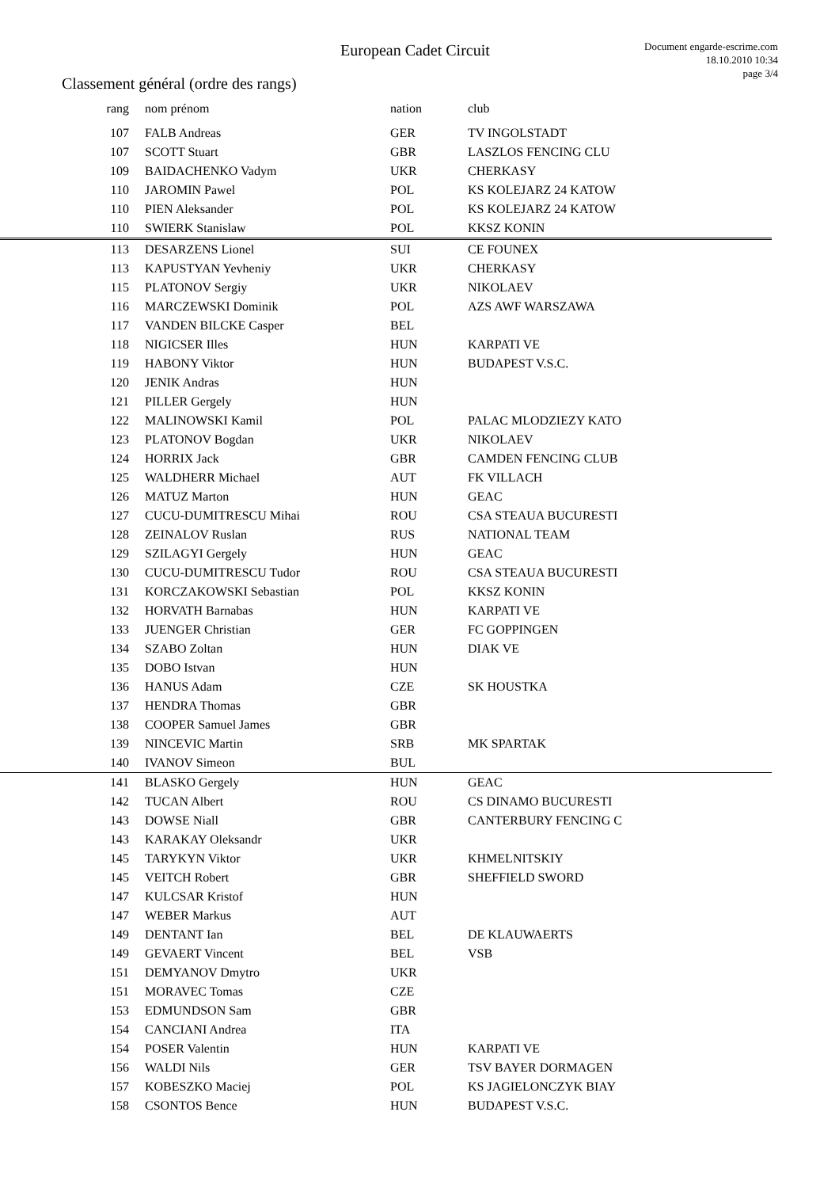European Cadet Circuit
Document engarde-escrime.com
18.10.2010 10:34
page 3/4
Classement général (ordre des rangs)
| rang | nom prénom | nation | club |
| --- | --- | --- | --- |
| 107 | FALB Andreas | GER | TV INGOLSTADT |
| 107 | SCOTT Stuart | GBR | LASZLOS FENCING CLU |
| 109 | BAIDACHENKO Vadym | UKR | CHERKASY |
| 110 | JAROMIN Pawel | POL | KS KOLEJARZ 24 KATOW |
| 110 | PIEN Aleksander | POL | KS KOLEJARZ 24 KATOW |
| 110 | SWIERK Stanislaw | POL | KKSZ KONIN |
| 113 | DESARZENS Lionel | SUI | CE FOUNEX |
| 113 | KAPUSTYAN Yevheniy | UKR | CHERKASY |
| 115 | PLATONOV Sergiy | UKR | NIKOLAEV |
| 116 | MARCZEWSKI Dominik | POL | AZS AWF WARSZAWA |
| 117 | VANDEN BILCKE Casper | BEL | |
| 118 | NIGICSER Illes | HUN | KARPATI VE |
| 119 | HABONY Viktor | HUN | BUDAPEST V.S.C. |
| 120 | JENIK Andras | HUN | |
| 121 | PILLER Gergely | HUN | |
| 122 | MALINOWSKI Kamil | POL | PALAC MLODZIEZY KATO |
| 123 | PLATONOV Bogdan | UKR | NIKOLAEV |
| 124 | HORRIX Jack | GBR | CAMDEN FENCING CLUB |
| 125 | WALDHERR Michael | AUT | FK VILLACH |
| 126 | MATUZ Marton | HUN | GEAC |
| 127 | CUCU-DUMITRESCU Mihai | ROU | CSA STEAUA BUCURESTI |
| 128 | ZEINALOV Ruslan | RUS | NATIONAL TEAM |
| 129 | SZILAGYI Gergely | HUN | GEAC |
| 130 | CUCU-DUMITRESCU Tudor | ROU | CSA STEAUA BUCURESTI |
| 131 | KORCZAKOWSKI Sebastian | POL | KKSZ KONIN |
| 132 | HORVATH Barnabas | HUN | KARPATI VE |
| 133 | JUENGER Christian | GER | FC GOPPINGEN |
| 134 | SZABO Zoltan | HUN | DIAK VE |
| 135 | DOBO Istvan | HUN | |
| 136 | HANUS Adam | CZE | SK HOUSTKA |
| 137 | HENDRA Thomas | GBR | |
| 138 | COOPER Samuel James | GBR | |
| 139 | NINCEVIC Martin | SRB | MK SPARTAK |
| 140 | IVANOV Simeon | BUL | |
| 141 | BLASKO Gergely | HUN | GEAC |
| 142 | TUCAN Albert | ROU | CS DINAMO BUCURESTI |
| 143 | DOWSE Niall | GBR | CANTERBURY FENCING C |
| 143 | KARAKAY Oleksandr | UKR | |
| 145 | TARYKYN Viktor | UKR | KHMELNITSKIY |
| 145 | VEITCH Robert | GBR | SHEFFIELD SWORD |
| 147 | KULCSAR Kristof | HUN | |
| 147 | WEBER Markus | AUT | |
| 149 | DENTANT Ian | BEL | DE KLAUWAERTS |
| 149 | GEVAERT Vincent | BEL | VSB |
| 151 | DEMYANOV Dmytro | UKR | |
| 151 | MORAVEC Tomas | CZE | |
| 153 | EDMUNDSON Sam | GBR | |
| 154 | CANCIANI Andrea | ITA | |
| 154 | POSER Valentin | HUN | KARPATI VE |
| 156 | WALDI Nils | GER | TSV BAYER DORMAGEN |
| 157 | KOBESZKO Maciej | POL | KS JAGIELONCZYK BIAY |
| 158 | CSONTOS Bence | HUN | BUDAPEST V.S.C. |